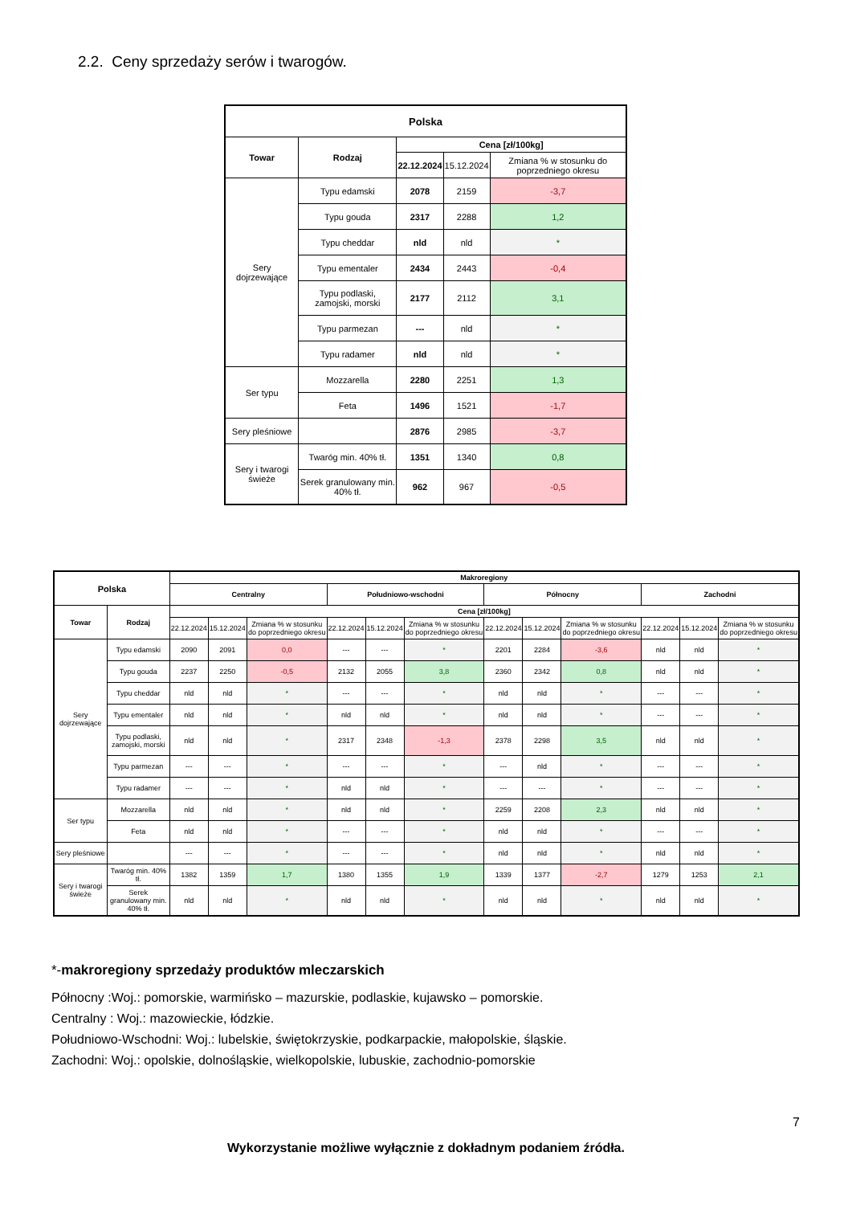2.2. Ceny sprzedaży serów i twarogów.
| Polska | | | | |
| --- | --- | --- | --- | --- |
| Towar | Rodzaj | Cena [zł/100kg] | | |
| | | 22.12.2024 | 15.12.2024 | Zmiana % w stosunku do poprzedniego okresu |
| Sery dojrzewające | Typu edamski | 2078 | 2159 | -3,7 |
| | Typu gouda | 2317 | 2288 | 1,2 |
| | Typu cheddar | nld | nld | * |
| | Typu ementaler | 2434 | 2443 | -0,4 |
| | Typu podlaski, zamojski, morski | 2177 | 2112 | 3,1 |
| | Typu parmezan | --- | nld | * |
| | Typu radamer | nld | nld | * |
| Ser typu | Mozzarella | 2280 | 2251 | 1,3 |
| | Feta | 1496 | 1521 | -1,7 |
| Sery pleśniowe | | 2876 | 2985 | -3,7 |
| Sery i twarogi świeże | Twaróg min. 40% tł. | 1351 | 1340 | 0,8 |
| | Serek granulowany min. 40% tł. | 962 | 967 | -0,5 |
| Polska | | Makroregiony | | | | | | | | | | | |
| --- | --- | --- | --- | --- | --- | --- | --- | --- | --- | --- | --- | --- | --- |
| | | Centralny | | | Południowo-wschodni | | | Północny | | | Zachodni | | |
| Towar | Rodzaj | Cena [zł/100kg] | | | | | | | | | | | |
| | | 22.12.2024 | 15.12.2024 | Zmiana % w stosunku do poprzedniego okresu | 22.12.2024 | 15.12.2024 | Zmiana % w stosunku do poprzedniego okresu | 22.12.2024 | 15.12.2024 | Zmiana % w stosunku do poprzedniego okresu | 22.12.2024 | 15.12.2024 | Zmiana % w stosunku do poprzedniego okresu |
| Sery dojrzewające | Typu edamski | 2090 | 2091 | 0,0 | --- | --- | * | 2201 | 2284 | -3,6 | nld | nld | * |
| | Typu gouda | 2237 | 2250 | -0,5 | 2132 | 2055 | 3,8 | 2360 | 2342 | 0,8 | nld | nld | * |
| | Typu cheddar | nld | nld | * | --- | --- | * | nld | nld | * | --- | --- | * |
| | Typu ementaler | nld | nld | * | nld | nld | * | nld | nld | * | --- | --- | * |
| | Typu podlaski, zamojski, morski | nld | nld | * | 2317 | 2348 | -1,3 | 2378 | 2298 | 3,5 | nld | nld | * |
| | Typu parmezan | --- | --- | * | --- | --- | * | --- | nld | * | --- | --- | * |
| | Typu radamer | --- | --- | * | nld | nld | * | --- | --- | * | --- | --- | * |
| Ser typu | Mozzarella | nld | nld | * | nld | nld | * | 2259 | 2208 | 2,3 | nld | nld | * |
| | Feta | nld | nld | * | --- | --- | * | nld | nld | * | --- | --- | * |
| Sery pleśniowe | | --- | --- | * | --- | --- | * | nld | nld | * | nld | nld | * |
| Sery i twarogi świeże | Twaróg min. 40% tł. | 1382 | 1359 | 1,7 | 1380 | 1355 | 1,9 | 1339 | 1377 | -2,7 | 1279 | 1253 | 2,1 |
| | Serek granulowany min. 40% tł. | nld | nld | * | nld | nld | * | nld | nld | * | nld | nld | * |
*-makroregiony sprzedaży produktów mleczarskich
Północny :Woj.: pomorskie, warmińsko – mazurskie, podlaskie, kujawsko – pomorskie.
Centralny : Woj.: mazowieckie, łódzkie.
Południowo-Wschodni: Woj.: lubelskie, świętokrzyskie, podkarpackie, małopolskie, śląskie.
Zachodni: Woj.: opolskie, dolnośląskie, wielkopolskie, lubuskie, zachodnio-pomorskie
7
Wykorzystanie możliwe wyłącznie z dokładnym podaniem źródła.